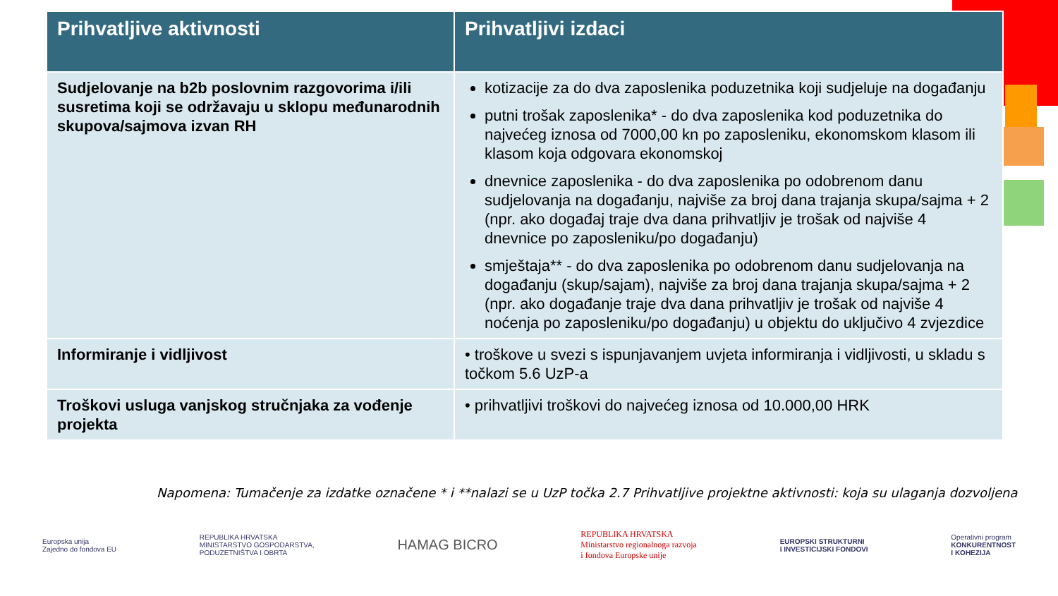| Prihvatljive aktivnosti | Prihvatljivi izdaci |
| --- | --- |
| Sudjelovanje na b2b poslovnim razgovorima i/ili susretima koji se održavaju u sklopu međunarodnih skupova/sajmova izvan RH | kotizacije za do dva zaposlenika poduzetnika koji sudjeluje na događanju putni trošak zaposlenika* - do dva zaposlenika kod poduzetnika do najvećeg iznosa od 7000,00 kn po zaposleniku, ekonomskom klasom ili klasom koja odgovara ekonomskoj dnevnice zaposlenika - do dva zaposlenika po odobrenom danu sudjelovanja na događanju, najviše za broj dana trajanja skupa/sajma + 2 (npr. ako događaj traje dva dana prihvatljiv je trošak od najviše 4 dnevnice po zaposleniku/po događanju) smještaja** - do dva zaposlenika po odobrenom danu sudjelovanja na događanju (skup/sajam), najviše za broj dana trajanja skupa/sajma + 2 (npr. ako događanje traje dva dana prihvatljiv je trošak od najviše 4 noćenja po zaposleniku/po događanju) u objektu do uključivo 4 zvjezdice |
| Informiranje i vidljivost | • troškove u svezi s ispunjavanjem uvjeta informiranja i vidljivosti, u skladu s točkom 5.6 UzP-a |
| Troškovi usluga vanjskog stručnjaka za vođenje projekta | • prihvatljivi troškovi do najvećeg iznosa od 10.000,00 HRK |
Napomena: Tumačenje za izdatke označene * i **nalazi se u UzP točka 2.7 Prihvatljive projektne aktivnosti: koja su ulaganja dozvoljena
Europska unija
Zajedno do fondova EU
REPUBLIKA HRVATSKA
MINISTARSTVO GOSPODARSTVA,
PODUZETNIŠTVA I OBRTA
HAMAG BICRO
REPUBLIKA HRVATSKA
Ministarstvo regionalnoga razvoja
i fondova Europske unije
EUROPSKI STRUKTURNI
I INVESTICIJSKI FONDOVI
Operativni program
KONKURENTNOST
I KOHEZIJA